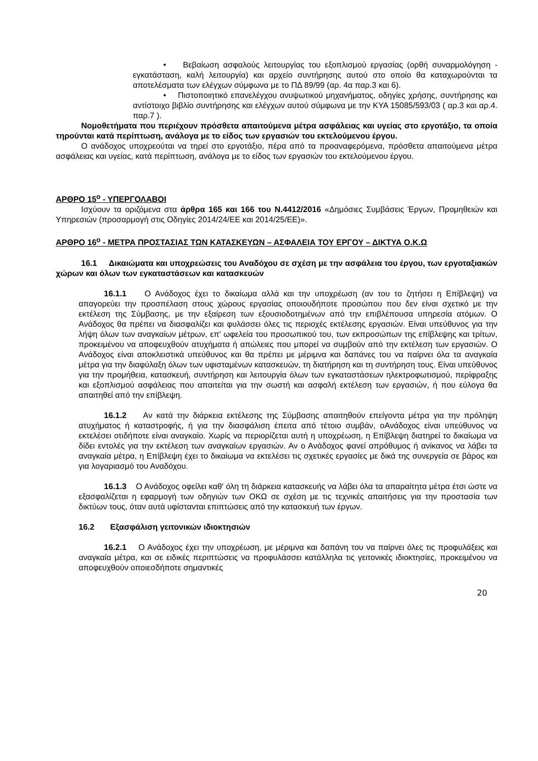• Βεβαίωση ασφαλούς λειτουργίας του εξοπλισμού εργασίας (ορθή συναρμολόγηση - εγκατάσταση, καλή λειτουργία) και αρχείο συντήρησης αυτού στο οποίο θα καταχωρούνται τα αποτελέσματα των ελέγχων σύμφωνα με το ΠΔ 89/99 (αρ. 4α παρ.3 και 6).
• Πιστοποιητικό επανελέγχου ανυψωτικού μηχανήματος, οδηγίες χρήσης, συντήρησης και αντίστοιχο βιβλίο συντήρησης και ελέγχων αυτού σύμφωνα με την ΚΥΑ 15085/593/03 ( αρ.3 και αρ.4. παρ.7 ).
Νομοθετήματα που περιέχουν πρόσθετα απαιτούμενα μέτρα ασφάλειας και υγείας στο εργοτάξιο, τα οποία τηρούνται κατά περίπτωση, ανάλογα με το είδος των εργασιών του εκτελούμενου έργου.
Ο ανάδοχος υποχρεούται να τηρεί στο εργοτάξιο, πέρα από τα προαναφερόμενα, πρόσθετα απαιτούμενα μέτρα ασφάλειας και υγείας, κατά περίπτωση, ανάλογα με το είδος των εργασιών του εκτελούμενου έργου.
ΑΡΘΡΟ 15<sup>ο</sup> - ΥΠΕΡΓΟΛΑΒΟΙ
Ισχύουν τα οριζόμενα στα άρθρα 165 και 166 του Ν.4412/2016 «Δημόσιες Συμβάσεις Έργων, Προμηθειών και Υπηρεσιών (προσαρμογή στις Οδηγίες 2014/24/ΕΕ και 2014/25/ΕΕ)».
ΑΡΘΡΟ 16<sup>ο</sup> - ΜΕΤΡΑ ΠΡΟΣΤΑΣΙΑΣ ΤΩΝ ΚΑΤΑΣΚΕΥΩΝ – ΑΣΦΑΛΕΙΑ ΤΟΥ ΕΡΓΟΥ – ΔΙΚΤΥΑ Ο.Κ.Ω
16.1 Δικαιώματα και υποχρεώσεις του Αναδόχου σε σχέση με την ασφάλεια του έργου, των εργοταξιακών χώρων και όλων των εγκαταστάσεων και κατασκευών
16.1.1 Ο Ανάδοχος έχει το δικαίωμα αλλά και την υποχρέωση (αν του το ζητήσει η Επίβλεψη) να απαγορεύει την προσπέλαση στους χώρους εργασίας οποιουδήποτε προσώπου που δεν είναι σχετικό με την εκτέλεση της Σύμβασης, με την εξαίρεση των εξουσιοδοτημένων από την επιβλέπουσα υπηρεσία ατόμων. Ο Ανάδοχος θα πρέπει να διασφαλίζει και φυλάσσει όλες τις περιοχές εκτέλεσης εργασιών. Είναι υπεύθυνος για την λήψη όλων των αναγκαίων μέτρων, επ' ωφελεία του προσωπικού του, των εκπροσώπων της επίβλεψης και τρίτων, προκειμένου να αποφευχθούν ατυχήματα ή απώλειες που μπορεί να συμβούν από την εκτέλεση των εργασιών. Ο Ανάδοχος είναι αποκλειστικά υπεύθυνος και θα πρέπει με μέριμνα και δαπάνες του να παίρνει όλα τα αναγκαία μέτρα για την διαφύλαξη όλων των υφισταμένων κατασκευών, τη διατήρηση και τη συντήρηση τους. Είναι υπεύθυνος για την προμήθεια, κατασκευή, συντήρηση και λειτουργία όλων των εγκαταστάσεων ηλεκτροφωτισμού, περίφραξης και εξοπλισμού ασφάλειας που απαιτείται για την σωστή και ασφαλή εκτέλεση των εργασιών, ή που εύλογα θα απαιτηθεί από την επίβλεψη.
16.1.2 Αν κατά την διάρκεια εκτέλεσης της Σύμβασης απαιτηθούν επείγοντα μέτρα για την πρόληψη ατυχήματος ή καταστροφής, ή για την διασφάλιση έπειτα από τέτοιο συμβάν, οΑνάδοχος είναι υπεύθυνος να εκτελέσει οτιδήποτε είναι αναγκαίο. Χωρίς να περιορίζεται αυτή η υποχρέωση, η Επίβλεψη διατηρεί το δικαίωμα να δίδει εντολές για την εκτέλεση των αναγκαίων εργασιών. Αν ο Ανάδοχος φανεί απρόθυμος ή ανίκανος να λάβει τα αναγκαία μέτρα, η Επίβλεψη έχει το δικαίωμα να εκτελέσει τις σχετικές εργασίες με δικά της συνεργεία σε βάρος και για λογαριασμό του Αναδόχου.
16.1.3 Ο Ανάδοχος οφείλει καθ' όλη τη διάρκεια κατασκευής να λάβει όλα τα απαραίτητα μέτρα έτσι ώστε να εξασφαλίζεται η εφαρμογή των οδηγιών των ΟΚΩ σε σχέση με τις τεχνικές απαιτήσεις για την προστασία των δικτύων τους, όταν αυτά υφίστανται επιπτώσεις από την κατασκευή των έργων.
16.2 Εξασφάλιση γειτονικών ιδιοκτησιών
16.2.1 Ο Ανάδοχος έχει την υποχρέωση, με μέριμνα και δαπάνη του να παίρνει όλες τις προφυλάξεις και αναγκαία μέτρα, και σε ειδικές περιπτώσεις να προφυλάσσει κατάλληλα τις γειτονικές ιδιοκτησίες, προκειμένου να αποφευχθούν οποιεσδήποτε σημαντικές
20